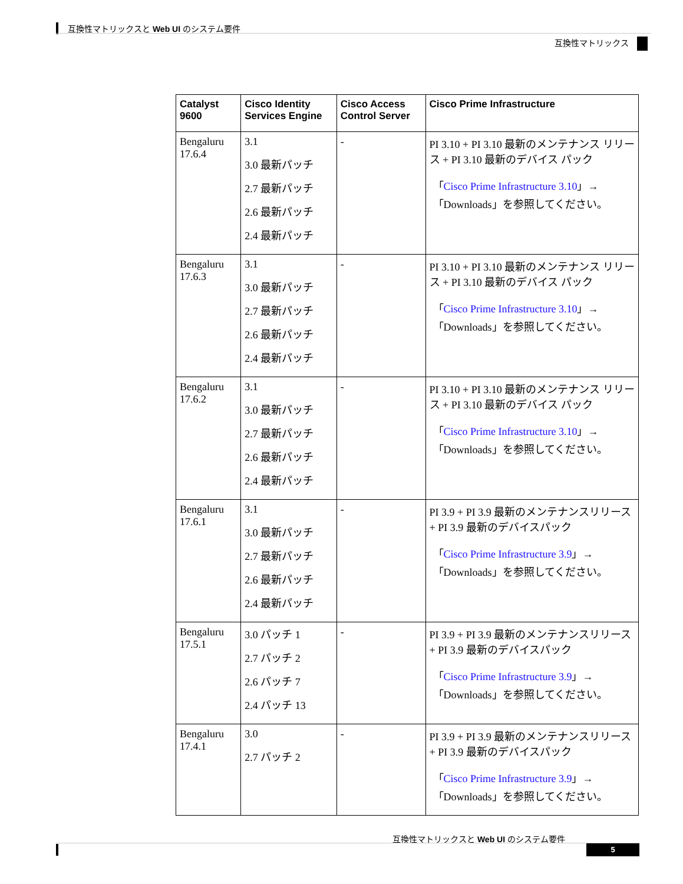互換性マトリックスと Web UI のシステム要件
互換性マトリックス
| Catalyst 9600 | Cisco Identity Services Engine | Cisco Access Control Server | Cisco Prime Infrastructure |
| --- | --- | --- | --- |
| Bengaluru 17.6.4 | 3.1 3.0 最新パッチ 2.7 最新パッチ 2.6 最新パッチ 2.4 最新パッチ | - | PI 3.10 + PI 3.10 最新のメンテナンス リリース + PI 3.10 最新のデバイス パック 「 Cisco Prime Infrastructure 3.10 」→「Downloads」を参照してください。 |
| Bengaluru 17.6.3 | 3.1 3.0 最新パッチ 2.7 最新パッチ 2.6 最新パッチ 2.4 最新パッチ | - | PI 3.10 + PI 3.10 最新のメンテナンス リリース + PI 3.10 最新のデバイス パック 「 Cisco Prime Infrastructure 3.10 」→「Downloads」を参照してください。 |
| Bengaluru 17.6.2 | 3.1 3.0 最新パッチ 2.7 最新パッチ 2.6 最新パッチ 2.4 最新パッチ | - | PI 3.10 + PI 3.10 最新のメンテナンス リリース + PI 3.10 最新のデバイス パック 「 Cisco Prime Infrastructure 3.10 」→「Downloads」を参照してください。 |
| Bengaluru 17.6.1 | 3.1 3.0 最新パッチ 2.7 最新パッチ 2.6 最新パッチ 2.4 最新パッチ | - | PI 3.9 + PI 3.9 最新のメンテナンスリリース + PI 3.9 最新のデバイスパック 「 Cisco Prime Infrastructure 3.9 」→「Downloads」を参照してください。 |
| Bengaluru 17.5.1 | 3.0 パッチ 1 2.7 パッチ 2 2.6 パッチ 7 2.4 パッチ 13 | - | PI 3.9 + PI 3.9 最新のメンテナンスリリース + PI 3.9 最新のデバイスパック 「 Cisco Prime Infrastructure 3.9 」→「Downloads」を参照してください。 |
| Bengaluru 17.4.1 | 3.0 2.7 パッチ 2 | - | PI 3.9 + PI 3.9 最新のメンテナンスリリース + PI 3.9 最新のデバイスパック 「 Cisco Prime Infrastructure 3.9 」→「Downloads」を参照してください。 |
互換性マトリックスと Web UI のシステム要件
5